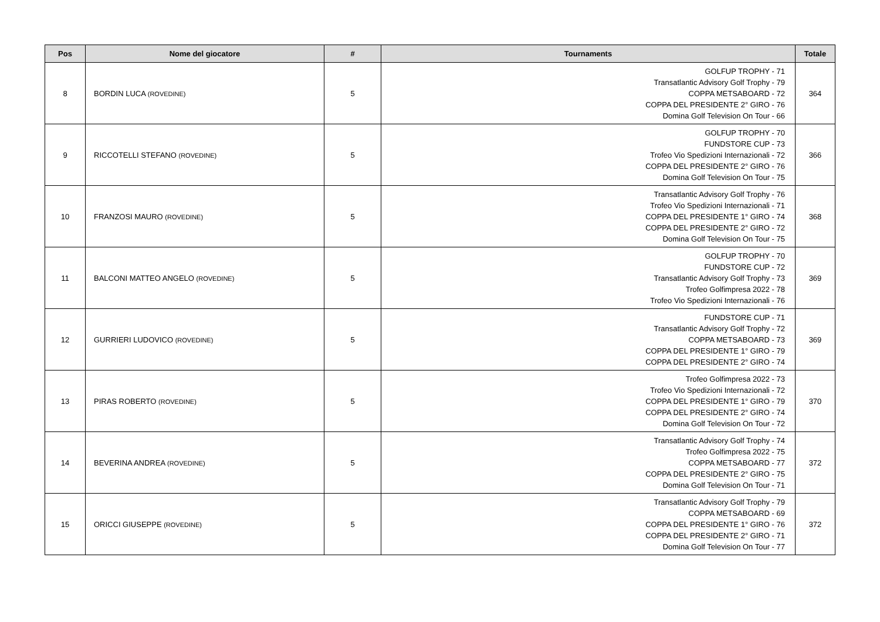| Pos | Nome del giocatore | # | Tournaments | Totale |
| --- | --- | --- | --- | --- |
| 8 | BORDIN LUCA (ROVEDINE) | 5 | GOLFUP TROPHY - 71 Transatlantic Advisory Golf Trophy - 79 COPPA METSABOARD - 72 COPPA DEL PRESIDENTE 2° GIRO - 76 Domina Golf Television On Tour - 66 | 364 |
| 9 | RICCOTELLI STEFANO (ROVEDINE) | 5 | GOLFUP TROPHY - 70 FUNDSTORE CUP - 73 Trofeo Vio Spedizioni Internazionali - 72 COPPA DEL PRESIDENTE 2° GIRO - 76 Domina Golf Television On Tour - 75 | 366 |
| 10 | FRANZOSI MAURO (ROVEDINE) | 5 | Transatlantic Advisory Golf Trophy - 76 Trofeo Vio Spedizioni Internazionali - 71 COPPA DEL PRESIDENTE 1° GIRO - 74 COPPA DEL PRESIDENTE 2° GIRO - 72 Domina Golf Television On Tour - 75 | 368 |
| 11 | BALCONI MATTEO ANGELO (ROVEDINE) | 5 | GOLFUP TROPHY - 70 FUNDSTORE CUP - 72 Transatlantic Advisory Golf Trophy - 73 Trofeo Golfimpresa 2022 - 78 Trofeo Vio Spedizioni Internazionali - 76 | 369 |
| 12 | GURRIERI LUDOVICO (ROVEDINE) | 5 | FUNDSTORE CUP - 71 Transatlantic Advisory Golf Trophy - 72 COPPA METSABOARD - 73 COPPA DEL PRESIDENTE 1° GIRO - 79 COPPA DEL PRESIDENTE 2° GIRO - 74 | 369 |
| 13 | PIRAS ROBERTO (ROVEDINE) | 5 | Trofeo Golfimpresa 2022 - 73 Trofeo Vio Spedizioni Internazionali - 72 COPPA DEL PRESIDENTE 1° GIRO - 79 COPPA DEL PRESIDENTE 2° GIRO - 74 Domina Golf Television On Tour - 72 | 370 |
| 14 | BEVERINA ANDREA (ROVEDINE) | 5 | Transatlantic Advisory Golf Trophy - 74 Trofeo Golfimpresa 2022 - 75 COPPA METSABOARD - 77 COPPA DEL PRESIDENTE 2° GIRO - 75 Domina Golf Television On Tour - 71 | 372 |
| 15 | ORICCI GIUSEPPE (ROVEDINE) | 5 | Transatlantic Advisory Golf Trophy - 79 COPPA METSABOARD - 69 COPPA DEL PRESIDENTE 1° GIRO - 76 COPPA DEL PRESIDENTE 2° GIRO - 71 Domina Golf Television On Tour - 77 | 372 |